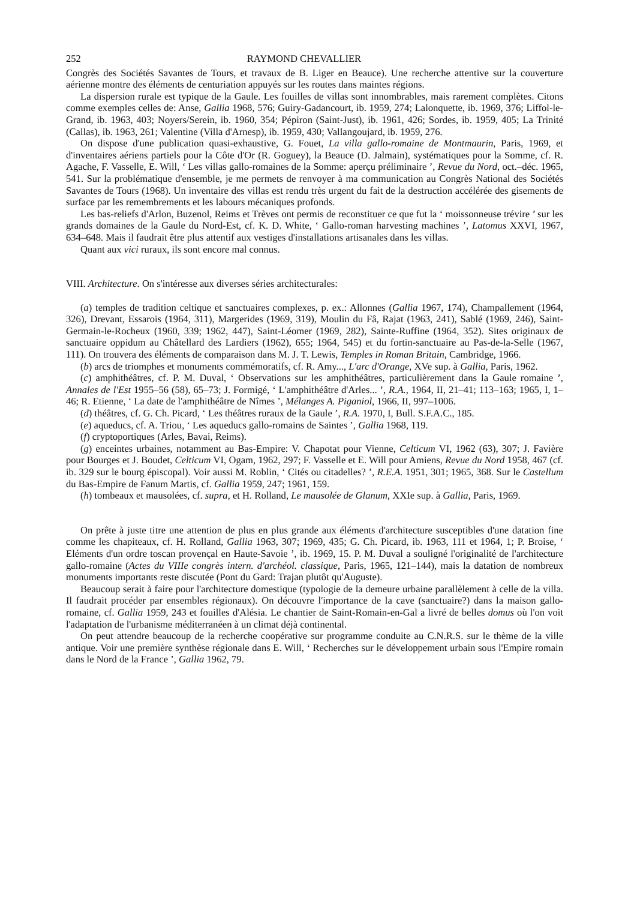252 RAYMOND CHEVALLIER
Congrès des Sociétés Savantes de Tours, et travaux de B. Liger en Beauce). Une recherche attentive sur la couverture aérienne montre des éléments de centuriation appuyés sur les routes dans maintes régions.
La dispersion rurale est typique de la Gaule. Les fouilles de villas sont innombrables, mais rarement complètes. Citons comme exemples celles de: Anse, Gallia 1968, 576; Guiry-Gadancourt, ib. 1959, 274; Lalonquette, ib. 1969, 376; Liffol-le-Grand, ib. 1963, 403; Noyers/Serein, ib. 1960, 354; Pépiron (Saint-Just), ib. 1961, 426; Sordes, ib. 1959, 405; La Trinité (Callas), ib. 1963, 261; Valentine (Villa d'Arnesp), ib. 1959, 430; Vallangoujard, ib. 1959, 276.
On dispose d'une publication quasi-exhaustive, G. Fouet, La villa gallo-romaine de Montmaurin, Paris, 1969, et d'inventaires aériens partiels pour la Côte d'Or (R. Goguey), la Beauce (D. Jalmain), systématiques pour la Somme, cf. R. Agache, F. Vasselle, E. Will, ‘ Les villas gallo-romaines de la Somme: aperçu préliminaire ’, Revue du Nord, oct.–déc. 1965, 541. Sur la problématique d'ensemble, je me permets de renvoyer à ma communication au Congrès National des Sociétés Savantes de Tours (1968). Un inventaire des villas est rendu très urgent du fait de la destruction accélérée des gisements de surface par les remembrements et les labours mécaniques profonds.
Les bas-reliefs d'Arlon, Buzenol, Reims et Trèves ont permis de reconstituer ce que fut la ‘ moissonneuse trévire ’ sur les grands domaines de la Gaule du Nord-Est, cf. K. D. White, ‘ Gallo-roman harvesting machines ’, Latomus XXVI, 1967, 634–648. Mais il faudrait être plus attentif aux vestiges d'installations artisanales dans les villas.
Quant aux vici ruraux, ils sont encore mal connus.
VIII. Architecture. On s'intéresse aux diverses séries architecturales:
(a) temples de tradition celtique et sanctuaires complexes, p. ex.: Allonnes (Gallia 1967, 174), Champallement (1964, 326), Drevant, Essarois (1964, 311), Margerides (1969, 319), Moulin du Fâ, Rajat (1963, 241), Sablé (1969, 246), Saint-Germain-le-Rocheux (1960, 339; 1962, 447), Saint-Léomer (1969, 282), Sainte-Ruffine (1964, 352). Sites originaux de sanctuaire oppidum au Châtellard des Lardiers (1962), 655; 1964, 545) et du fortin-sanctuaire au Pas-de-la-Selle (1967, 111). On trouvera des éléments de comparaison dans M. J. T. Lewis, Temples in Roman Britain, Cambridge, 1966.
(b) arcs de triomphes et monuments commémoratifs, cf. R. Amy..., L'arc d'Orange, XVe sup. à Gallia, Paris, 1962.
(c) amphithéâtres, cf. P. M. Duval, ‘ Observations sur les amphithéâtres, particulièrement dans la Gaule romaine ’, Annales de l'Est 1955–56 (58), 65–73; J. Formigé, ‘ L'amphithéâtre d'Arles... ’, R.A., 1964, II, 21–41; 113–163; 1965, I, 1–46; R. Etienne, ‘ La date de l'amphithéâtre de Nîmes ’, Mélanges A. Piganiol, 1966, II, 997–1006.
(d) théâtres, cf. G. Ch. Picard, ‘ Les théâtres ruraux de la Gaule ’, R.A. 1970, I, Bull. S.F.A.C., 185.
(e) aqueducs, cf. A. Triou, ‘ Les aqueducs gallo-romains de Saintes ’, Gallia 1968, 119.
(f) cryptoportiques (Arles, Bavai, Reims).
(g) enceintes urbaines, notamment au Bas-Empire: V. Chapotat pour Vienne, Celticum VI, 1962 (63), 307; J. Favière pour Bourges et J. Boudet, Celticum VI, Ogam, 1962, 297; F. Vasselle et E. Will pour Amiens, Revue du Nord 1958, 467 (cf. ib. 329 sur le bourg épiscopal). Voir aussi M. Roblin, ‘ Cités ou citadelles? ’, R.E.A. 1951, 301; 1965, 368. Sur le Castellum du Bas-Empire de Fanum Martis, cf. Gallia 1959, 247; 1961, 159.
(h) tombeaux et mausolées, cf. supra, et H. Rolland, Le mausolée de Glanum, XXIe sup. à Gallia, Paris, 1969.
On prête à juste titre une attention de plus en plus grande aux éléments d'architecture susceptibles d'une datation fine comme les chapiteaux, cf. H. Rolland, Gallia 1963, 307; 1969, 435; G. Ch. Picard, ib. 1963, 111 et 1964, 1; P. Broise, ‘ Eléments d'un ordre toscan provençal en Haute-Savoie ’, ib. 1969, 15. P. M. Duval a souligné l'originalité de l'architecture gallo-romaine (Actes du VIIIe congrès intern. d'archéol. classique, Paris, 1965, 121–144), mais la datation de nombreux monuments importants reste discutée (Pont du Gard: Trajan plutôt qu'Auguste).
Beaucoup serait à faire pour l'architecture domestique (typologie de la demeure urbaine parallèlement à celle de la villa. Il faudrait procéder par ensembles régionaux). On découvre l'importance de la cave (sanctuaire?) dans la maison gallo-romaine, cf. Gallia 1959, 243 et fouilles d'Alésia. Le chantier de Saint-Romain-en-Gal a livré de belles domus où l'on voit l'adaptation de l'urbanisme méditerranéen à un climat déjà continental.
On peut attendre beaucoup de la recherche coopérative sur programme conduite au C.N.R.S. sur le thème de la ville antique. Voir une première synthèse régionale dans E. Will, ‘ Recherches sur le développement urbain sous l'Empire romain dans le Nord de la France ’, Gallia 1962, 79.